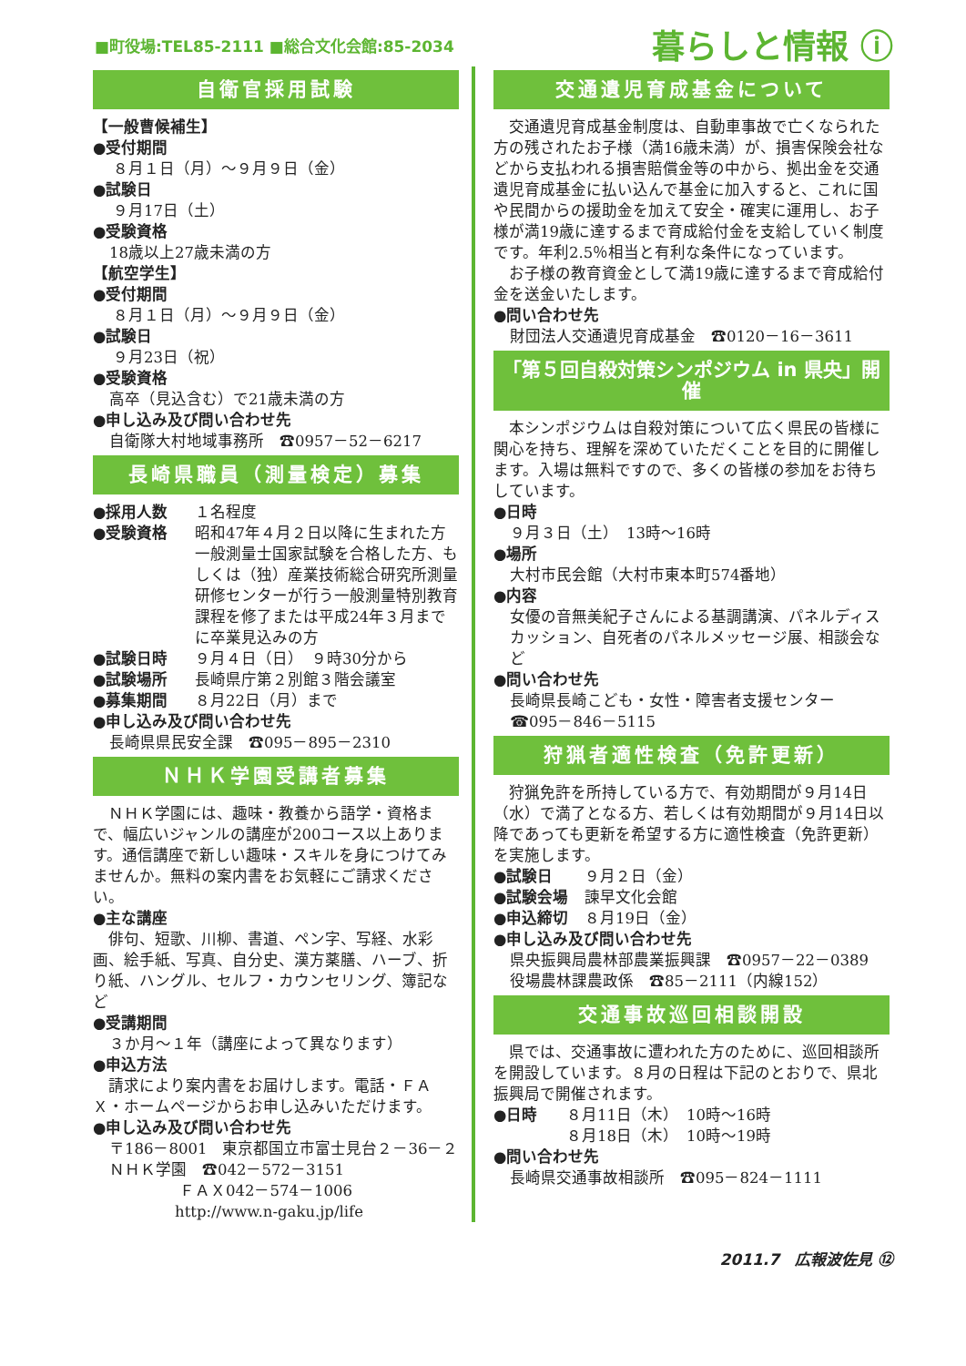■町役場:TEL85-2111 ■総合文化会館:85-2034 暮らしと情報 ⓘ
自衛官採用試験
【一般曹候補生】
●受付期間
８月１日（月）～９月９日（金）
●試験日
９月17日（土）
●受験資格
18歳以上27歳未満の方
【航空学生】
●受付期間
８月１日（月）～９月９日（金）
●試験日
９月23日（祝）
●受験資格
高卒（見込含む）で21歳未満の方
●申し込み及び問い合わせ先
自衛隊大村地域事務所　☎0957－52－6217
長崎県職員（測量検定）募集
●採用人数 １名程度
●受験資格 昭和47年４月２日以降に生まれた方一般測量士国家試験を合格した方、もしくは（独）産業技術総合研究所測量研修センターが行う一般測量特別教育課程を修了または平成24年３月までに卒業見込みの方
●試験日時 ９月４日（日）　９時30分から
●試験場所 長崎県庁第２別館３階会議室
●募集期間 ８月22日（月）まで
●申し込み及び問い合わせ先
長崎県県民安全課　☎095－895－2310
ＮＨＫ学園受講者募集
　ＮＨＫ学園には、趣味・教養から語学・資格まで、幅広いジャンルの講座が200コース以上あります。通信講座で新しい趣味・スキルを身につけてみませんか。無料の案内書をお気軽にご請求ください。
●主な講座
　俳句、短歌、川柳、書道、ペン字、写経、水彩画、絵手紙、写真、自分史、漢方薬膳、ハーブ、折り紙、ハングル、セルフ・カウンセリング、簿記など
●受講期間
３か月～１年（講座によって異なります）
●申込方法
　請求により案内書をお届けします。電話・ＦＡＸ・ホームページからお申し込みいただけます。
●申し込み及び問い合わせ先
〒186－8001　東京都国立市富士見台２－36－２
ＮＨＫ学園　☎042－572－3151
ＦＡＸ042－574－1006
http://www.n-gaku.jp/life
交通遺児育成基金について
　交通遺児育成基金制度は、自動車事故で亡くなられた方の残されたお子様（満16歳未満）が、損害保険会社などから支払われる損害賠償金等の中から、拠出金を交通遺児育成基金に払い込んで基金に加入すると、これに国や民間からの援助金を加えて安全・確実に運用し、お子様が満19歳に達するまで育成給付金を支給していく制度です。年利2.5％相当と有利な条件になっています。
　お子様の教育資金として満19歳に達するまで育成給付金を送金いたします。
●問い合わせ先
財団法人交通遺児育成基金　☎0120－16－3611
「第５回自殺対策シンポジウム in 県央」開催
　本シンポジウムは自殺対策について広く県民の皆様に関心を持ち、理解を深めていただくことを目的に開催します。入場は無料ですので、多くの皆様の参加をお待ちしています。
●日時
９月３日（土）　13時～16時
●場所
大村市民会館（大村市東本町574番地）
●内容
女優の音無美紀子さんによる基調講演、パネルディスカッション、自死者のパネルメッセージ展、相談会など
●問い合わせ先
長崎県長崎こども・女性・障害者支援センター
☎095－846－5115
狩猟者適性検査（免許更新）
　狩猟免許を所持している方で、有効期間が９月14日（水）で満了となる方、若しくは有効期間が９月14日以降であっても更新を希望する方に適性検査（免許更新）を実施します。
●試験日 ９月２日（金）
●試験会場 諫早文化会館
●申込締切 ８月19日（金）
●申し込み及び問い合わせ先
県央振興局農林部農業振興課　☎0957－22－0389
役場農林課農政係　☎85－2111（内線152）
交通事故巡回相談開設
　県では、交通事故に遭われた方のために、巡回相談所を開設しています。８月の日程は下記のとおりで、県北振興局で開催されます。
●日時 ８月11日（木）　10時～16時
８月18日（木）　10時～19時
●問い合わせ先
長崎県交通事故相談所　☎095－824－1111
2011.7　広報波佐見 ⑫